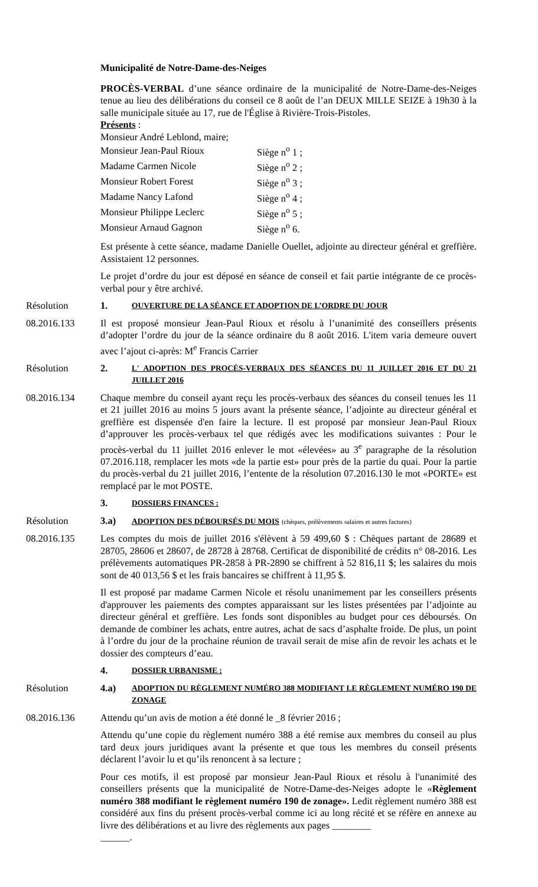Municipalité de Notre-Dame-des-Neiges
PROCÈS-VERBAL d’une séance ordinaire de la municipalité de Notre-Dame-des-Neiges tenue au lieu des délibérations du conseil ce 8 août de l’an DEUX MILLE SEIZE à 19h30 à la salle municipale située au 17, rue de l'Église à Rivière-Trois-Pistoles.
Présents :
| Monsieur André Leblond, maire; | |
| Monsieur Jean-Paul Rioux | Siège n<sup>o</sup> 1 ; |
| Madame Carmen Nicole | Siège n<sup>o</sup> 2 ; |
| Monsieur Robert Forest | Siège n<sup>o</sup> 3 ; |
| Madame Nancy Lafond | Siège n<sup>o</sup> 4 ; |
| Monsieur Philippe Leclerc | Siège n<sup>o</sup> 5 ; |
| Monsieur Arnaud Gagnon | Siège n<sup>o</sup> 6. |
Est présente à cette séance, madame Danielle Ouellet, adjointe au directeur général et greffière. Assistaient 12 personnes.
Le projet d’ordre du jour est déposé en séance de conseil et fait partie intégrante de ce procès-verbal pour y être archivé.
Résolution 1. OUVERTURE DE LA SÉANCE ET ADOPTION DE L’ORDRE DU JOUR
08.2016.133 Il est proposé monsieur Jean-Paul Rioux et résolu à l’unanimité des conseillers présents d’adopter l’ordre du jour de la séance ordinaire du 8 août 2016. L'item varia demeure ouvert avec l’ajout ci-après: M<sup>e</sup> Francis Carrier
Résolution 2. L' ADOPTION DES PROCÈS-VERBAUX DES SÉANCES DU 11 JUILLET 2016 ET DU 21 JUILLET 2016
08.2016.134 Chaque membre du conseil ayant reçu les procès-verbaux des séances du conseil tenues les 11 et 21 juillet 2016 au moins 5 jours avant la présente séance, l’adjointe au directeur général et greffière est dispensée d'en faire la lecture. Il est proposé par monsieur Jean-Paul Rioux d’approuver les procès-verbaux tel que rédigés avec les modifications suivantes : Pour le procès-verbal du 11 juillet 2016 enlever le mot «élevées» au 3<sup>e</sup> paragraphe de la résolution 07.2016.118, remplacer les mots «de la partie est» pour près de la partie du quai. Pour la partie du procès-verbal du 21 juillet 2016, l’entente de la résolution 07.2016.130 le mot «PORTE» est remplacé par le mot POSTE.
3. DOSSIERS FINANCES :
Résolution 3.a) ADOPTION DES DÉBOURSÉS DU MOIS (chèques, prélèvements salaires et autres factures)
08.2016.135 Les comptes du mois de juillet 2016 s'élèvent à 59 499,60 $ : Chèques partant de 28689 et 28705, 28606 et 28607, de 28728 à 28768. Certificat de disponibilité de crédits n° 08-2016. Les prélèvements automatiques PR-2858 à PR-2890 se chiffrent à 52 816,11 $; les salaires du mois sont de 40 013,56 $ et les frais bancaires se chiffrent à 11,95 $.
Il est proposé par madame Carmen Nicole et résolu unanimement par les conseillers présents d'approuver les paiements des comptes apparaissant sur les listes présentées par l’adjointe au directeur général et greffière. Les fonds sont disponibles au budget pour ces déboursés. On demande de combiner les achats, entre autres, achat de sacs d’asphalte froide. De plus, un point à l’ordre du jour de la prochaine réunion de travail serait de mise afin de revoir les achats et le dossier des compteurs d’eau.
4. DOSSIER URBANISME :
Résolution 4.a) ADOPTION DU RÈGLEMENT NUMÉRO 388 MODIFIANT LE RÈGLEMENT NUMÉRO 190 DE ZONAGE
08.2016.136 Attendu qu’un avis de motion a été donné le _8 février 2016 ;
Attendu qu’une copie du règlement numéro 388 a été remise aux membres du conseil au plus tard deux jours juridiques avant la présente et que tous les membres du conseil présents déclarent l’avoir lu et qu’ils renoncent à sa lecture ;
Pour ces motifs, il est proposé par monsieur Jean-Paul Rioux et résolu à l'unanimité des conseillers présents que la municipalité de Notre-Dame-des-Neiges adopte le «Règlement numéro 388 modifiant le règlement numéro 190 de zonage». Ledit règlement numéro 388 est considéré aux fins du présent procès-verbal comme ici au long récité et se réfère en annexe au livre des délibérations et au livre des règlements aux pages ________
______.